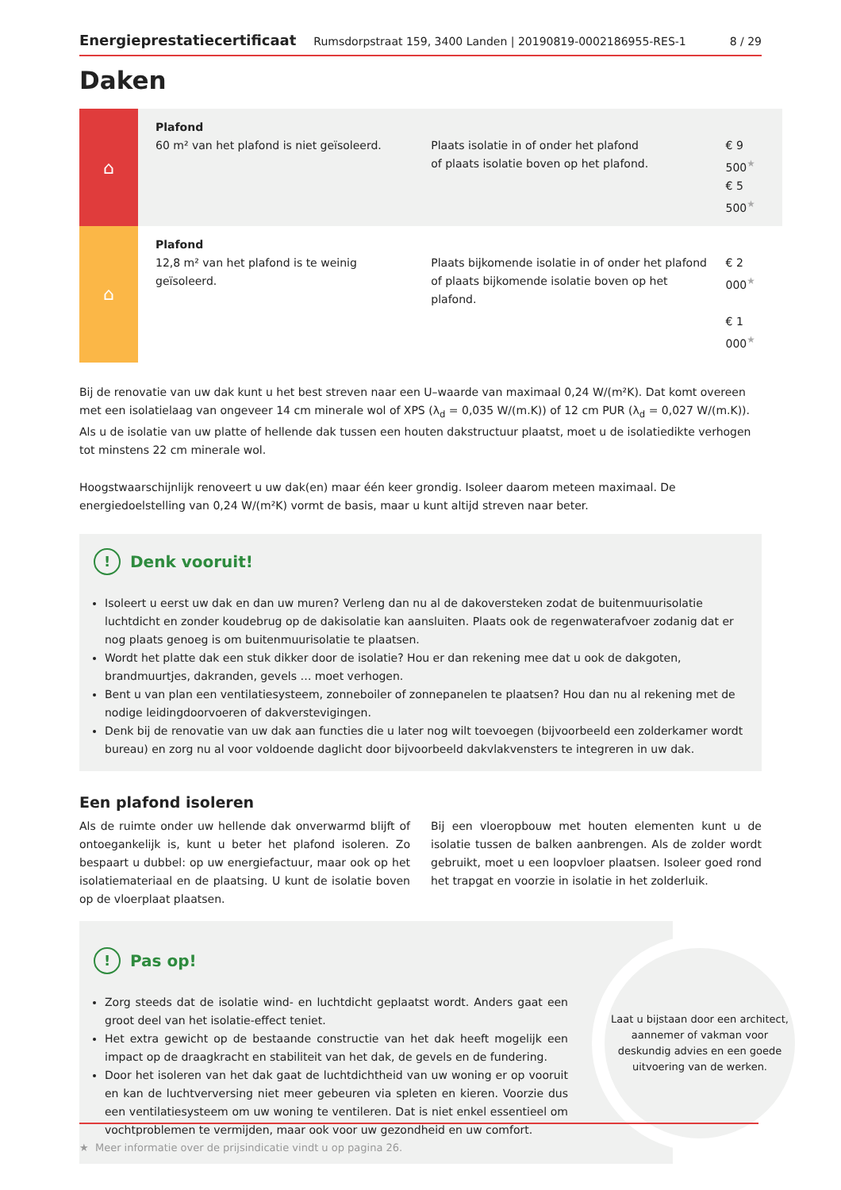Energieprestatiecertificaat Rumsdorpstraat 159, 3400 Landen | 20190819-0002186955-RES-1 8 / 29
Daken
| ⌂ | Plafond 60 m² van het plafond is niet geïsoleerd. | Plaats isolatie in of onder het plafond of plaats isolatie boven op het plafond. | € 9 500<sup>★</sup> € 5 500<sup>★</sup> |
| ⌂ | Plafond 12,8 m² van het plafond is te weinig geïsoleerd. | Plaats bijkomende isolatie in of onder het plafond of plaats bijkomende isolatie boven op het plafond. | € 2 000<sup>★</sup> € 1 000<sup>★</sup> |
Bij de renovatie van uw dak kunt u het best streven naar een U–waarde van maximaal 0,24 W/(m²K). Dat komt overeen met een isolatielaag van ongeveer 14 cm minerale wol of XPS (λ<sub>d</sub> = 0,035 W/(m.K)) of 12 cm PUR (λ<sub>d</sub> = 0,027 W/(m.K)). Als u de isolatie van uw platte of hellende dak tussen een houten dakstructuur plaatst, moet u de isolatiedikte verhogen tot minstens 22 cm minerale wol.
Hoogstwaarschijnlijk renoveert u uw dak(en) maar één keer grondig. Isoleer daarom meteen maximaal. De energiedoelstelling van 0,24 W/(m²K) vormt de basis, maar u kunt altijd streven naar beter.
! Denk vooruit!
Isoleert u eerst uw dak en dan uw muren? Verleng dan nu al de dakoversteken zodat de buitenmuurisolatie luchtdicht en zonder koudebrug op de dakisolatie kan aansluiten. Plaats ook de regenwaterafvoer zodanig dat er nog plaats genoeg is om buitenmuurisolatie te plaatsen.
Wordt het platte dak een stuk dikker door de isolatie? Hou er dan rekening mee dat u ook de dakgoten, brandmuurtjes, dakranden, gevels … moet verhogen.
Bent u van plan een ventilatiesysteem, zonneboiler of zonnepanelen te plaatsen? Hou dan nu al rekening met de nodige leidingdoorvoeren of dakverstevigingen.
Denk bij de renovatie van uw dak aan functies die u later nog wilt toevoegen (bijvoorbeeld een zolderkamer wordt bureau) en zorg nu al voor voldoende daglicht door bijvoorbeeld dakvlakvensters te integreren in uw dak.
Een plafond isoleren
Als de ruimte onder uw hellende dak onverwarmd blijft of ontoegankelijk is, kunt u beter het plafond isoleren. Zo bespaart u dubbel: op uw energiefactuur, maar ook op het isolatiemateriaal en de plaatsing. U kunt de isolatie boven op de vloerplaat plaatsen.
Bij een vloeropbouw met houten elementen kunt u de isolatie tussen de balken aanbrengen. Als de zolder wordt gebruikt, moet u een loopvloer plaatsen. Isoleer goed rond het trapgat en voorzie in isolatie in het zolderluik.
! Pas op!
Zorg steeds dat de isolatie wind- en luchtdicht geplaatst wordt. Anders gaat een groot deel van het isolatie-effect teniet.
Het extra gewicht op de bestaande constructie van het dak heeft mogelijk een impact op de draagkracht en stabiliteit van het dak, de gevels en de fundering.
Door het isoleren van het dak gaat de luchtdichtheid van uw woning er op vooruit en kan de luchtverversing niet meer gebeuren via spleten en kieren. Voorzie dus een ventilatiesysteem om uw woning te ventileren. Dat is niet enkel essentieel om vochtproblemen te vermijden, maar ook voor uw gezondheid en uw comfort.
Laat u bijstaan door een architect, aannemer of vakman voor deskundig advies en een goede uitvoering van de werken.
★ Meer informatie over de prijsindicatie vindt u op pagina 26.